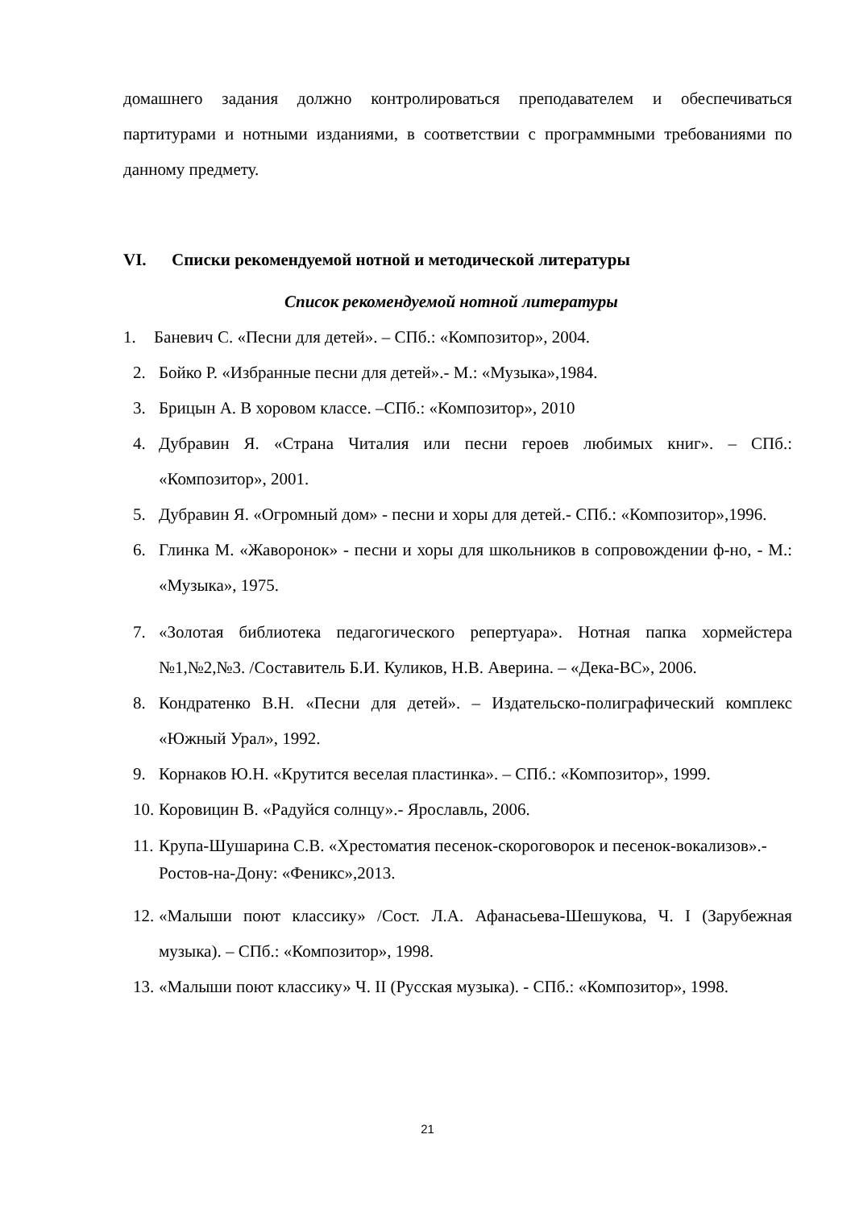домашнего задания должно контролироваться преподавателем и обеспечиваться партитурами и нотными изданиями, в соответствии с программными требованиями по данному предмету.
VI. Списки рекомендуемой нотной и методической литературы
Список рекомендуемой нотной литературы
1. Баневич С. «Песни для детей». – СПб.: «Композитор», 2004.
2. Бойко Р. «Избранные песни для детей».- М.: «Музыка»,1984.
3. Брицын А. В хоровом классе. –СПб.: «Композитор», 2010
4. Дубравин Я. «Страна Читалия или песни героев любимых книг». – СПб.: «Композитор», 2001.
5. Дубравин Я. «Огромный дом» - песни и хоры для детей.- СПб.: «Композитор»,1996.
6. Глинка М. «Жаворонок» - песни и хоры для школьников в сопровождении ф-но, - М.: «Музыка», 1975.
7. «Золотая библиотека педагогического репертуара». Нотная папка хормейстера №1,№2,№3. /Составитель Б.И. Куликов, Н.В. Аверина. – «Дека-ВС», 2006.
8. Кондратенко В.Н. «Песни для детей». – Издательско-полиграфический комплекс «Южный Урал», 1992.
9. Корнаков Ю.Н. «Крутится веселая пластинка». – СПб.: «Композитор», 1999.
10. Коровицин В. «Радуйся солнцу».- Ярославль, 2006.
11. Крупа-Шушарина С.В. «Хрестоматия песенок-скороговорок и песенок-вокализов».-Ростов-на-Дону: «Феникс»,2013.
12. «Малыши поют классику» /Сост. Л.А. Афанасьева-Шешукова, Ч. I (Зарубежная музыка). – СПб.: «Композитор», 1998.
13. «Малыши поют классику» Ч. II (Русская музыка). - СПб.: «Композитор», 1998.
21